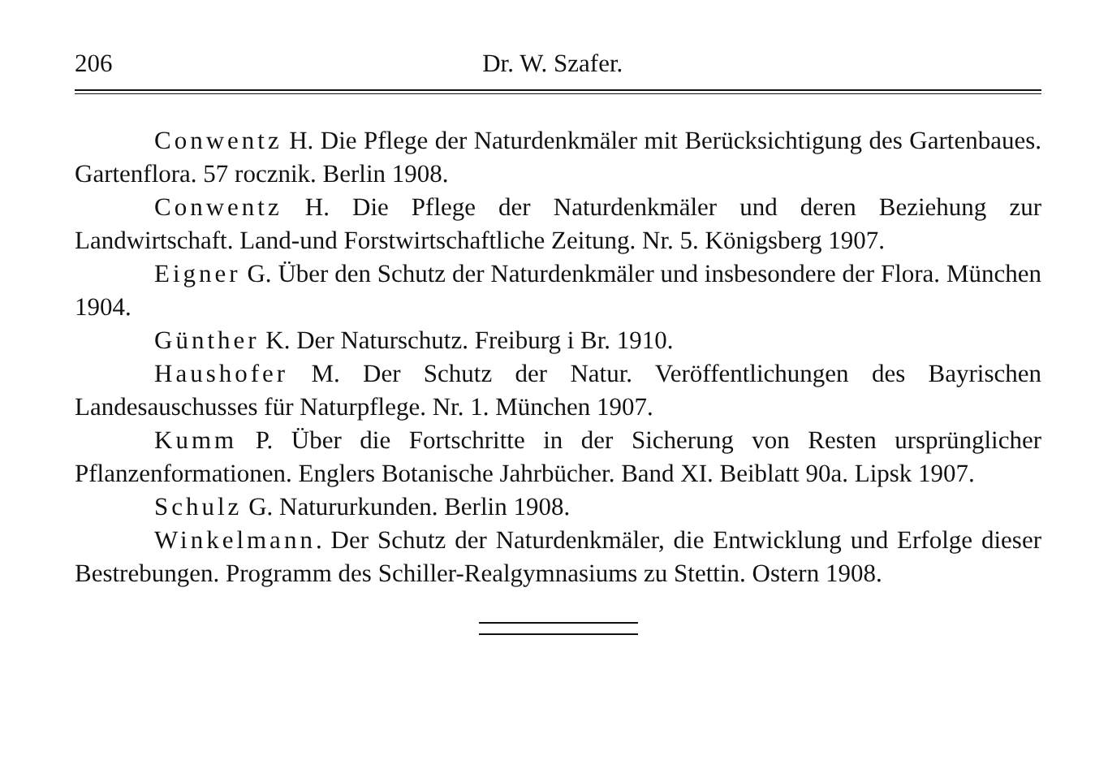206 Dr. W. Szafer.
Conwentz H. Die Pflege der Naturdenkmäler mit Berücksichtigung des Gartenbaues. Gartenflora. 57 rocznik. Berlin 1908.
Conwentz H. Die Pflege der Naturdenkmäler und deren Beziehung zur Landwirtschaft. Land-und Forstwirtschaftliche Zeitung. Nr. 5. Königsberg 1907.
Eigner G. Über den Schutz der Naturdenkmäler und insbesondere der Flora. München 1904.
Günther K. Der Naturschutz. Freiburg i Br. 1910.
Haushofer M. Der Schutz der Natur. Veröffentlichungen des Bayrischen Landesauschusses für Naturpflege. Nr. 1. München 1907.
Kumm P. Über die Fortschritte in der Sicherung von Resten ursprünglicher Pflanzenformationen. Englers Botanische Jahrbücher. Band XI. Beiblatt 90a. Lipsk 1907.
Schulz G. Natururkunden. Berlin 1908.
Winkelmann. Der Schutz der Naturdenkmäler, die Entwicklung und Erfolge dieser Bestrebungen. Programm des Schiller-Realgymnasiums zu Stettin. Ostern 1908.